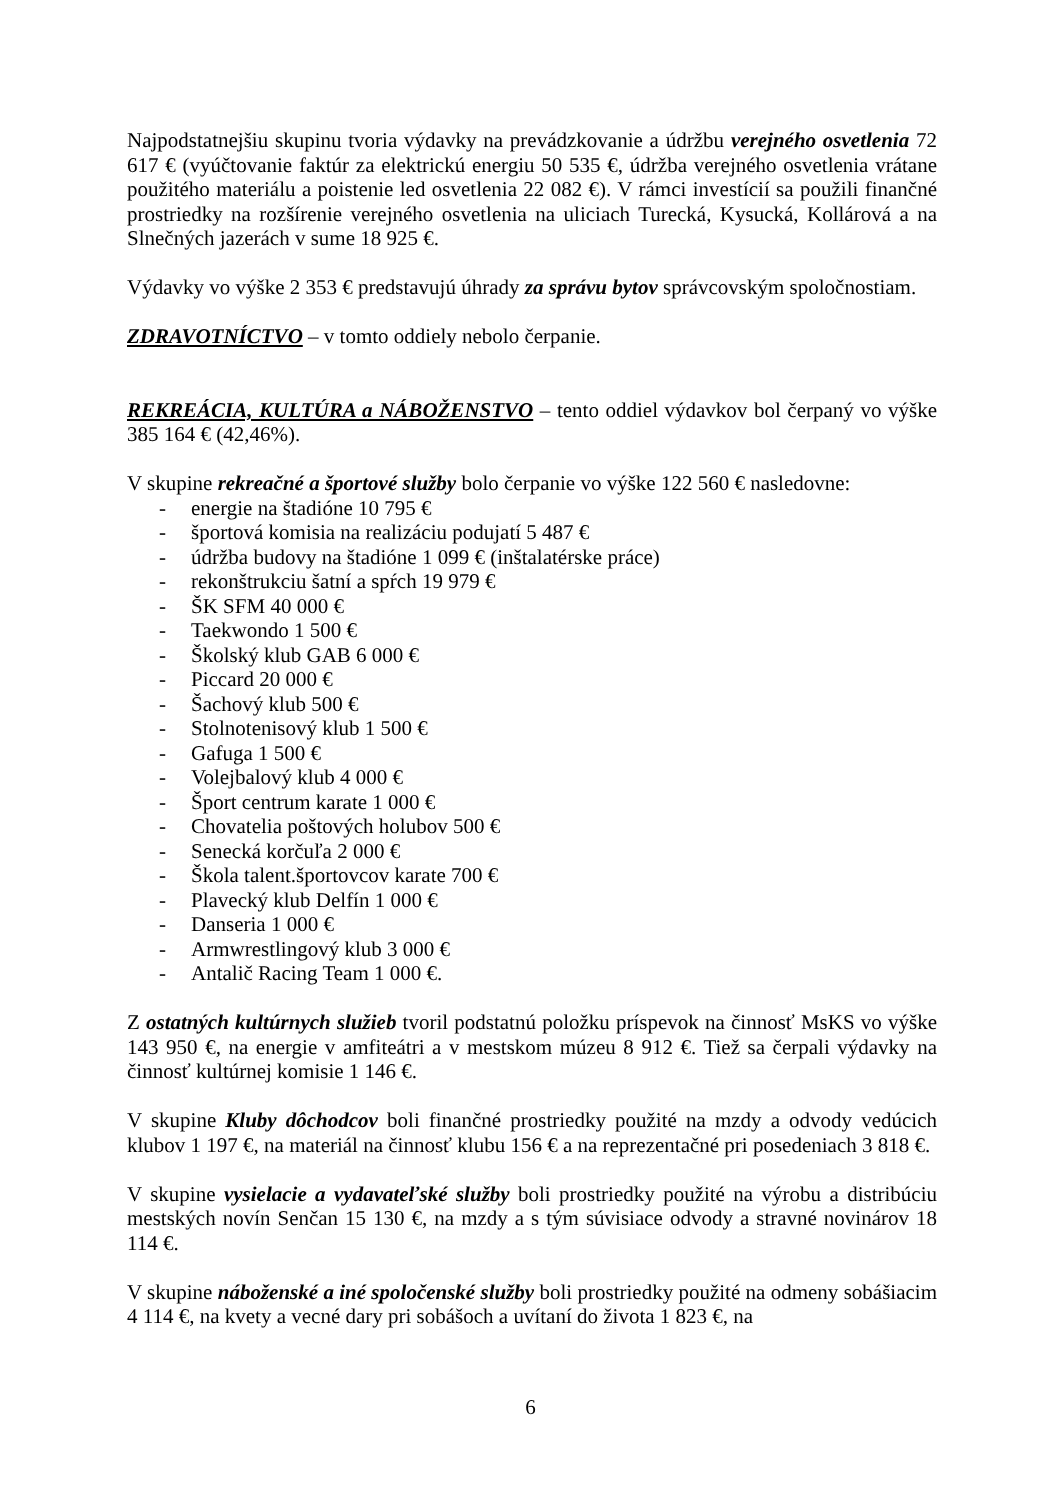Najpodstatnejšiu skupinu tvoria výdavky na prevádzkovanie a údržbu verejného osvetlenia 72 617 € (vyúčtovanie faktúr za elektrickú energiu 50 535 €, údržba verejného osvetlenia vrátane použitého materiálu a poistenie led osvetlenia 22 082 €). V rámci investícií sa použili finančné prostriedky na rozšírenie verejného osvetlenia na uliciach Turecká, Kysucká, Kollárová a na Slnečných jazerách v sume 18 925 €.
Výdavky vo výške 2 353 € predstavujú úhrady za správu bytov správcovským spoločnostiam.
ZDRAVOTNÍCTVO – v tomto oddiely nebolo čerpanie.
REKREÁCIA, KULTÚRA a NÁBOŽENSTVO – tento oddiel výdavkov bol čerpaný vo výške 385 164 € (42,46%).
V skupine rekreačné a športové služby bolo čerpanie vo výške 122 560 € nasledovne:
- energie na štadióne 10 795 €
- športová komisia na realizáciu podujatí 5 487 €
- údržba budovy na štadióne 1 099 € (inštalatérske práce)
- rekonštrukciu šatní a spŕch 19 979 €
- ŠK SFM 40 000 €
- Taekwondo 1 500 €
- Školský klub GAB 6 000 €
- Piccard 20 000 €
- Šachový klub 500 €
- Stolnotenisový klub 1 500 €
- Gafuga 1 500 €
- Volejbalový klub 4 000 €
- Šport centrum karate 1 000 €
- Chovatelia poštových holubov 500 €
- Senecká korčuľa 2 000 €
- Škola talent.športovcov karate 700 €
- Plavecký klub Delfín 1 000 €
- Danseria 1 000 €
- Armwrestlingový klub 3 000 €
- Antalič Racing Team 1 000 €.
Z ostatných kultúrnych služieb tvoril podstatnú položku príspevok na činnosť MsKS vo výške 143 950 €, na energie v amfiteátri a v mestskom múzeu 8 912 €. Tiež sa čerpali výdavky na činnosť kultúrnej komisie 1 146 €.
V skupine Kluby dôchodcov boli finančné prostriedky použité na mzdy a odvody vedúcich klubov 1 197 €, na materiál na činnosť klubu 156 € a na reprezentačné pri posedeniach 3 818 €.
V skupine vysielacie a vydavateľské služby boli prostriedky použité na výrobu a distribúciu mestských novín Senčan 15 130 €, na mzdy a s tým súvisiace odvody a stravné novinárov 18 114 €.
V skupine náboženské a iné spoločenské služby boli prostriedky použité na odmeny sobášiacim 4 114 €, na kvety a vecné dary pri sobášoch a uvítaní do života 1 823 €, na
6